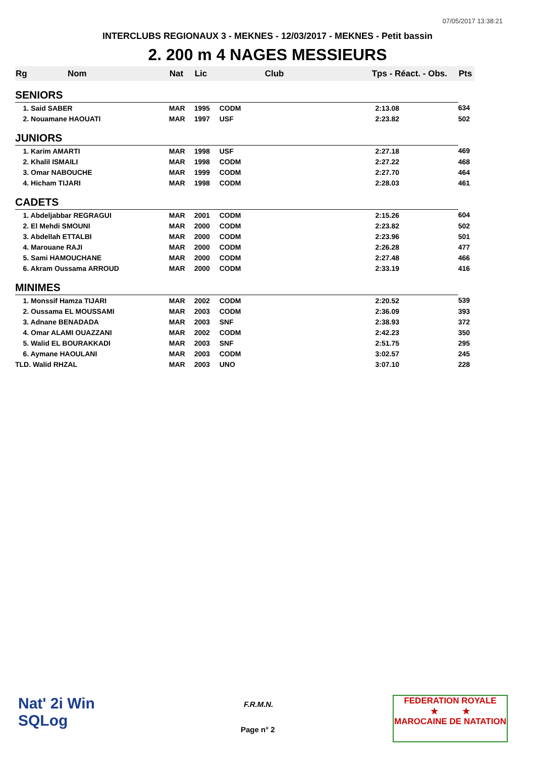07/05/2017 13:38:21
INTERCLUBS REGIONAUX 3 - MEKNES - 12/03/2017 - MEKNES - Petit bassin
2. 200 m 4 NAGES MESSIEURS
| Rg Nom | | Nat | Lic | Club | Tps - Réact. - Obs. | Pts |
| --- | --- | --- | --- | --- | --- | --- |
| SENIORS | | | | | | |
| 1. Said SABER | | MAR | 1995 | CODM | 2:13.08 | 634 |
| 2. Nouamane HAOUATI | | MAR | 1997 | USF | 2:23.82 | 502 |
| JUNIORS | | | | | | |
| 1. Karim AMARTI | | MAR | 1998 | USF | 2:27.18 | 469 |
| 2. Khalil ISMAILI | | MAR | 1998 | CODM | 2:27.22 | 468 |
| 3. Omar NABOUCHE | | MAR | 1999 | CODM | 2:27.70 | 464 |
| 4. Hicham TIJARI | | MAR | 1998 | CODM | 2:28.03 | 461 |
| CADETS | | | | | | |
| 1. Abdeljabbar REGRAGUI | | MAR | 2001 | CODM | 2:15.26 | 604 |
| 2. El Mehdi SMOUNI | | MAR | 2000 | CODM | 2:23.82 | 502 |
| 3. Abdellah ETTALBI | | MAR | 2000 | CODM | 2:23.96 | 501 |
| 4. Marouane RAJI | | MAR | 2000 | CODM | 2:26.28 | 477 |
| 5. Sami HAMOUCHANE | | MAR | 2000 | CODM | 2:27.48 | 466 |
| 6. Akram Oussama ARROUD | | MAR | 2000 | CODM | 2:33.19 | 416 |
| MINIMES | | | | | | |
| 1. Monssif Hamza TIJARI | | MAR | 2002 | CODM | 2:20.52 | 539 |
| 2. Oussama EL MOUSSAMI | | MAR | 2003 | CODM | 2:36.09 | 393 |
| 3. Adnane BENADADA | | MAR | 2003 | SNF | 2:38.93 | 372 |
| 4. Omar ALAMI OUAZZANI | | MAR | 2002 | CODM | 2:42.23 | 350 |
| 5. Walid EL BOURAKKADI | | MAR | 2003 | SNF | 2:51.75 | 295 |
| 6. Aymane HAOULANI | | MAR | 2003 | CODM | 3:02.57 | 245 |
| TLD. Walid RHZAL | | MAR | 2003 | UNO | 3:07.10 | 228 |
Nat' 2i Win
SQLog
F.R.M.N.
Page n° 2
FEDERATION ROYALE
★ ★
MAROCAINE DE NATATION